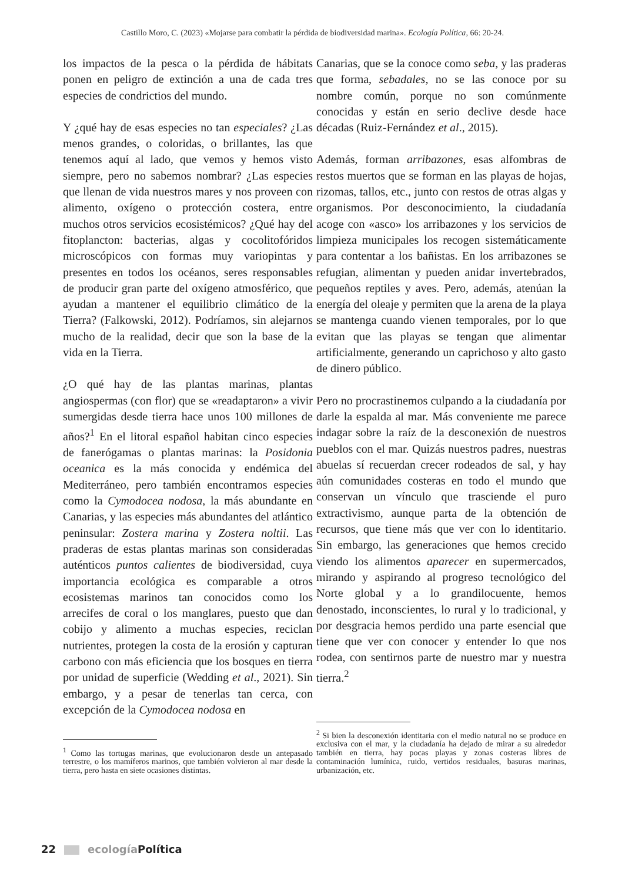Castillo Moro, C. (2023) «Mojarse para combatir la pérdida de biodiversidad marina». Ecología Política, 66: 20-24.
los impactos de la pesca o la pérdida de hábitats ponen en peligro de extinción a una de cada tres especies de condrictios del mundo.
Y ¿qué hay de esas especies no tan especiales? ¿Las menos grandes, o coloridas, o brillantes, las que tenemos aquí al lado, que vemos y hemos visto siempre, pero no sabemos nombrar? ¿Las especies que llenan de vida nuestros mares y nos proveen con alimento, oxígeno o protección costera, entre muchos otros servicios ecosistémicos? ¿Qué hay del fitoplancton: bacterias, algas y cocolitofóridos microscópicos con formas muy variopintas y presentes en todos los océanos, seres responsables de producir gran parte del oxígeno atmosférico, que ayudan a mantener el equilibrio climático de la Tierra? (Falkowski, 2012). Podríamos, sin alejarnos mucho de la realidad, decir que son la base de la vida en la Tierra.
¿O qué hay de las plantas marinas, plantas angiospermas (con flor) que se «readaptaron» a vivir sumergidas desde tierra hace unos 100 millones de años?<sup>1</sup> En el litoral español habitan cinco especies de fanerógamas o plantas marinas: la Posidonia oceanica es la más conocida y endémica del Mediterráneo, pero también encontramos especies como la Cymodocea nodosa, la más abundante en Canarias, y las especies más abundantes del atlántico peninsular: Zostera marina y Zostera noltii. Las praderas de estas plantas marinas son consideradas auténticos puntos calientes de biodiversidad, cuya importancia ecológica es comparable a otros ecosistemas marinos tan conocidos como los arrecifes de coral o los manglares, puesto que dan cobijo y alimento a muchas especies, reciclan nutrientes, protegen la costa de la erosión y capturan carbono con más eficiencia que los bosques en tierra por unidad de superficie (Wedding et al., 2021). Sin embargo, y a pesar de tenerlas tan cerca, con excepción de la Cymodocea nodosa en
<sup>1</sup> Como las tortugas marinas, que evolucionaron desde un antepasado terrestre, o los mamíferos marinos, que también volvieron al mar desde la tierra, pero hasta en siete ocasiones distintas.
Canarias, que se la conoce como seba, y las praderas que forma, sebadales, no se las conoce por su nombre común, porque no son comúnmente conocidas y están en serio declive desde hace décadas (Ruiz-Fernández et al., 2015).
Además, forman arribazones, esas alfombras de restos muertos que se forman en las playas de hojas, rizomas, tallos, etc., junto con restos de otras algas y organismos. Por desconocimiento, la ciudadanía acoge con «asco» los arribazones y los servicios de limpieza municipales los recogen sistemáticamente para contentar a los bañistas. En los arribazones se refugian, alimentan y pueden anidar invertebrados, pequeños reptiles y aves. Pero, además, atenúan la energía del oleaje y permiten que la arena de la playa se mantenga cuando vienen temporales, por lo que evitan que las playas se tengan que alimentar artificialmente, generando un caprichoso y alto gasto de dinero público.
Pero no procrastinemos culpando a la ciudadanía por darle la espalda al mar. Más conveniente me parece indagar sobre la raíz de la desconexión de nuestros pueblos con el mar. Quizás nuestros padres, nuestras abuelas sí recuerdan crecer rodeados de sal, y hay aún comunidades costeras en todo el mundo que conservan un vínculo que trasciende el puro extractivismo, aunque parta de la obtención de recursos, que tiene más que ver con lo identitario. Sin embargo, las generaciones que hemos crecido viendo los alimentos aparecer en supermercados, mirando y aspirando al progreso tecnológico del Norte global y a lo grandilocuente, hemos denostado, inconscientes, lo rural y lo tradicional, y por desgracia hemos perdido una parte esencial que tiene que ver con conocer y entender lo que nos rodea, con sentirnos parte de nuestro mar y nuestra tierra.<sup>2</sup>
<sup>2</sup> Si bien la desconexión identitaria con el medio natural no se produce en exclusiva con el mar, y la ciudadanía ha dejado de mirar a su alrededor también en tierra, hay pocas playas y zonas costeras libres de contaminación lumínica, ruido, vertidos residuales, basuras marinas, urbanización, etc.
22 ecología Política